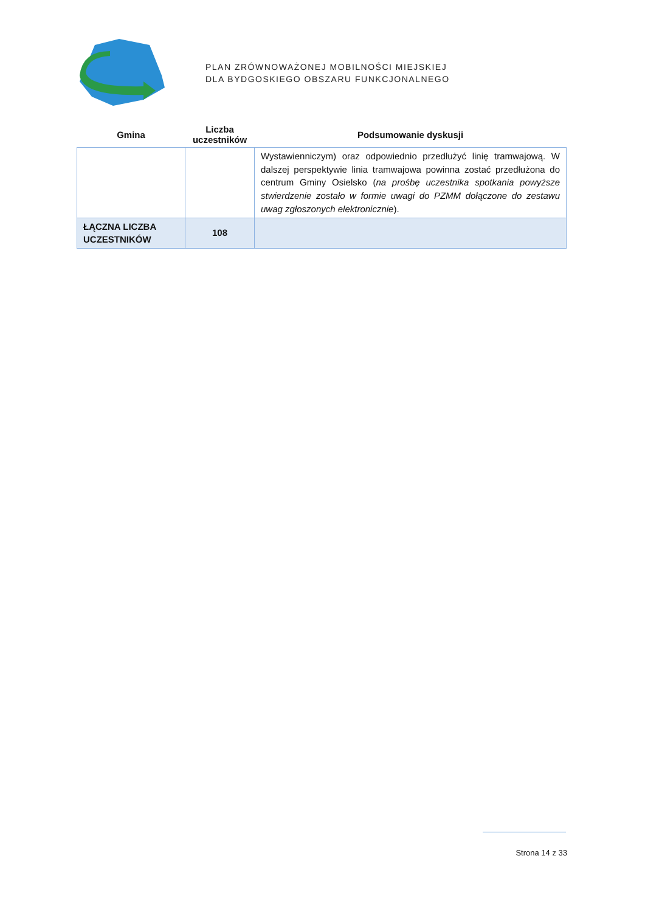PLAN ZRÓWNOWAŻONEJ MOBILNOŚCI MIEJSKIEJ
DLA BYDGOSKIEGO OBSZARU FUNKCJONALNEGO
| Gmina | Liczba uczestników | Podsumowanie dyskusji |
| --- | --- | --- |
| | | Wystawienniczym) oraz odpowiednio przedłużyć linię tramwajową. W dalszej perspektywie linia tramwajowa powinna zostać przedłużona do centrum Gminy Osielsko ( na prośbę uczestnika spotkania powyższe stwierdzenie zostało w formie uwagi do PZMM dołączone do zestawu uwag zgłoszonych elektronicznie ). |
| ŁĄCZNA LICZBA UCZESTNIKÓW | 108 | |
Strona 14 z 33